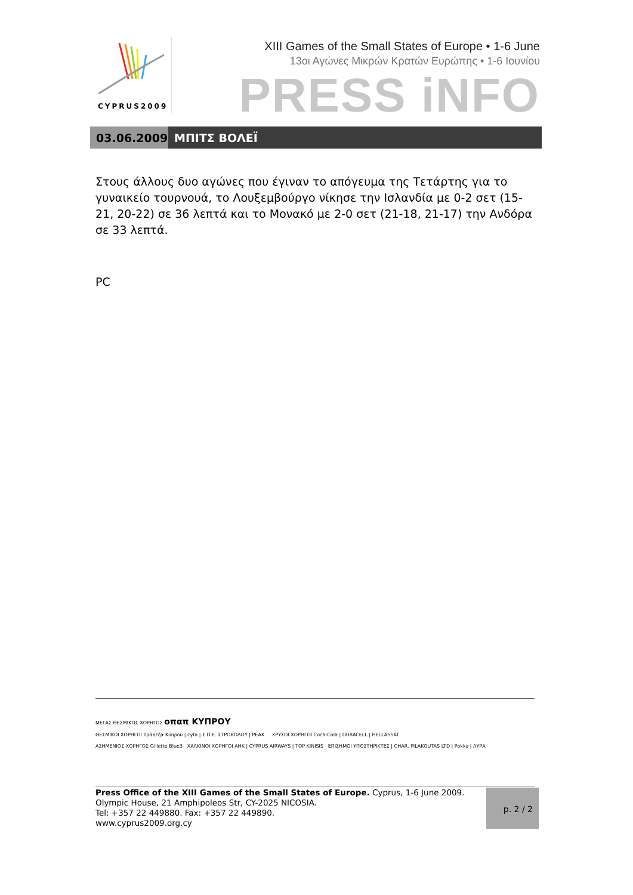CYPRUS2009
XIII Games of the Small States of Europe • 1-6 June
13οι Αγώνες Μικρών Κρατών Ευρώπης • 1-6 Ιουνίου
PRESS iNFO
03.06.2009 ΜΠΙΤΣ ΒΟΛΕΪ
Στους άλλους δυο αγώνες που έγιναν το απόγευμα της Τετάρτης για το γυναικείο τουρνουά, το Λουξεμβούργο νίκησε την Ισλανδία με 0-2 σετ (15-21, 20-22) σε 36 λεπτά και το Μονακό με 2-0 σετ (21-18, 21-17) την Ανδόρα σε 33 λεπτά.
PC
ΜΕΓΑΣ ΘΕΣΜΙΚΟΣ ΧΟΡΗΓΟΣ οπαπ ΚΥΠΡΟΥ
ΘΕΣΜΙΚΟΙ ΧΟΡΗΓΟΙ Τράπεζα Κύπρου | cyta | Σ.Π.Ε. ΣΤΡΟΒΟΛΟΥ | PEAK ΧΡΥΣΟΙ ΧΟΡΗΓΟΙ Coca-Cola | DURACELL | HELLASSAT
ΑΣΗΜΕΝΙΟΣ ΧΟΡΗΓΟΣ Gillette Blue3 ΧΑΛΚΙΝΟΙ ΧΟΡΗΓΟΙ ΑΗΚ | CYPRUS AIRWAYS | TOP KINISIS ΕΠΙΣΗΜΟΙ ΥΠΟΣΤΗΡΙΚΤΕΣ | CHAR. PILAKOUTAS LTD | Pokka | ΛΥΡΑ
Press Office of the XIII Games of the Small States of Europe. Cyprus, 1-6 June 2009.
Olympic House, 21 Amphipoleos Str, CY-2025 NICOSIA.
Tel: +357 22 449880. Fax: +357 22 449890.
www.cyprus2009.org.cy
p. 2 / 2